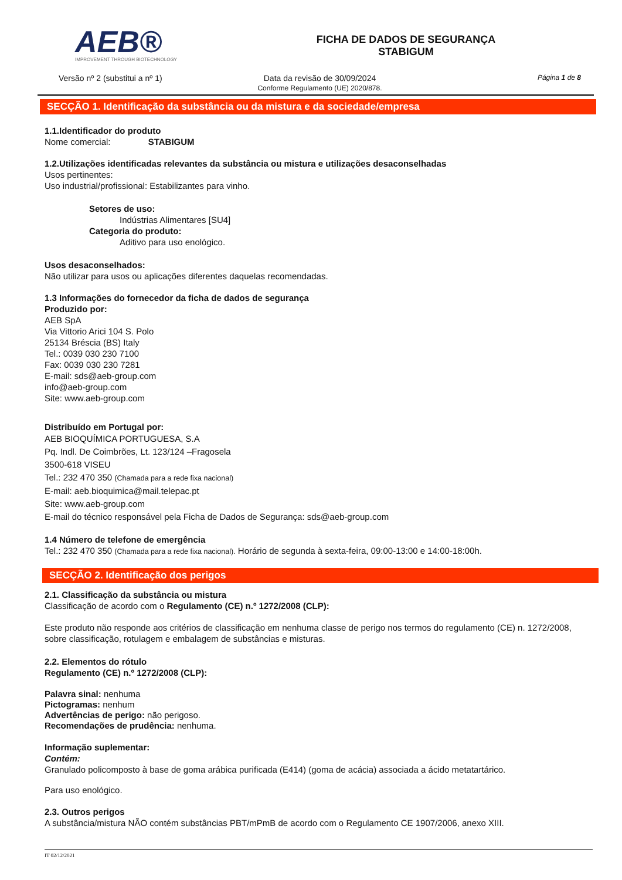AEB®
IMPROVEMENT THROUGH BIOTECHNOLOGY
FICHA DE DADOS DE SEGURANÇA
STABIGUM
Versão nº 2 (substitui a nº 1) Data da revisão de 30/09/2024
Conforme Regulamento (UE) 2020/878.
Página 1 de 8
SECÇÃO 1. Identificação da substância ou da mistura e da sociedade/empresa
1.1.Identificador do produto
Nome comercial: STABIGUM
1.2.Utilizações identificadas relevantes da substância ou mistura e utilizações desaconselhadas
Usos pertinentes:
Uso industrial/profissional: Estabilizantes para vinho.
Setores de uso:
Indústrias Alimentares [SU4]
Categoria do produto:
Aditivo para uso enológico.
Usos desaconselhados:
Não utilizar para usos ou aplicações diferentes daquelas recomendadas.
1.3 Informações do fornecedor da ficha de dados de segurança
Produzido por:
AEB SpA
Via Vittorio Arici 104 S. Polo
25134 Bréscia (BS) Italy
Tel.: 0039 030 230 7100
Fax: 0039 030 230 7281
E-mail: sds@aeb-group.com
info@aeb-group.com
Site: www.aeb-group.com
Distribuído em Portugal por:
AEB BIOQUÍMICA PORTUGUESA, S.A
Pq. Indl. De Coimbrões, Lt. 123/124 –Fragosela
3500-618 VISEU
Tel.: 232 470 350 (Chamada para a rede fixa nacional)
E-mail: aeb.bioquimica@mail.telepac.pt
Site: www.aeb-group.com
E-mail do técnico responsável pela Ficha de Dados de Segurança: sds@aeb-group.com
1.4 Número de telefone de emergência
Tel.: 232 470 350 (Chamada para a rede fixa nacional). Horário de segunda à sexta-feira, 09:00-13:00 e 14:00-18:00h.
SECÇÃO 2. Identificação dos perigos
2.1. Classificação da substância ou mistura
Classificação de acordo com o Regulamento (CE) n.º 1272/2008 (CLP):
Este produto não responde aos critérios de classificação em nenhuma classe de perigo nos termos do regulamento (CE) n. 1272/2008, sobre classificação, rotulagem e embalagem de substâncias e misturas.
2.2. Elementos do rótulo
Regulamento (CE) n.º 1272/2008 (CLP):
Palavra sinal: nenhuma
Pictogramas: nenhum
Advertências de perigo: não perigoso.
Recomendações de prudência: nenhuma.
Informação suplementar:
Contém:
Granulado policomposto à base de goma arábica purificada (E414) (goma de acácia) associada a ácido metatartárico.
Para uso enológico.
2.3. Outros perigos
A substância/mistura NÃO contém substâncias PBT/mPmB de acordo com o Regulamento CE 1907/2006, anexo XIII.
IT 02/12/2021